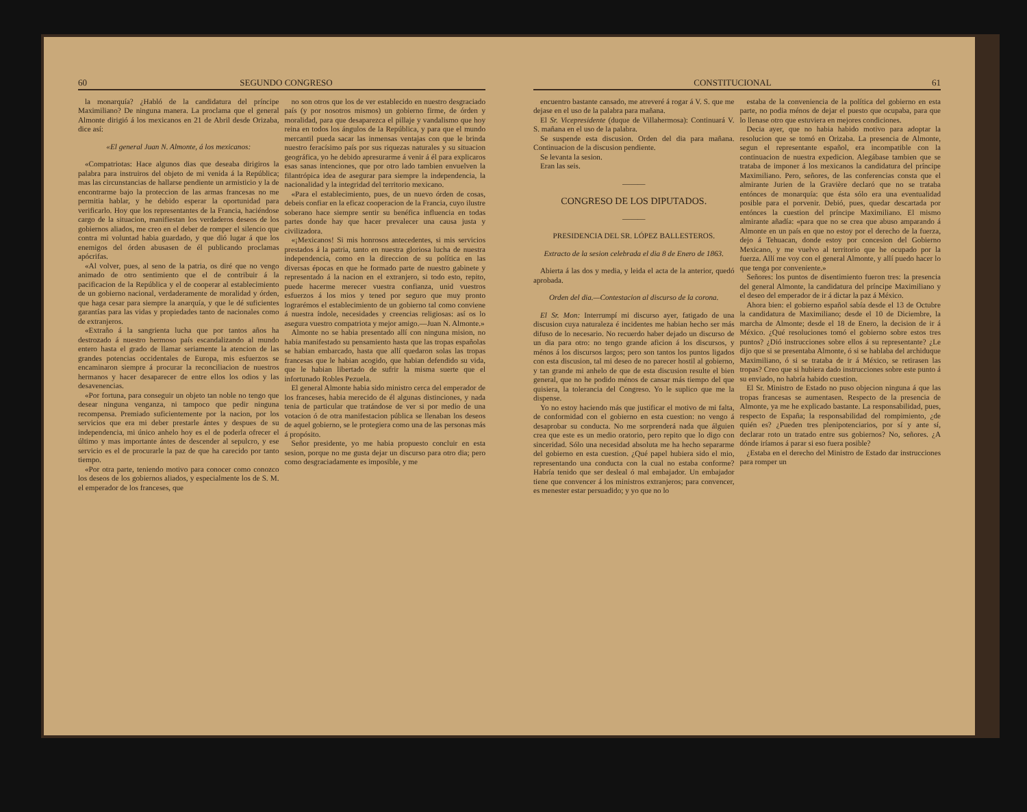60 SEGUNDO CONGRESO
la monarquía? ¿Habló de la candidatura del príncipe Maximiliano? De ninguna manera. La proclama que el general Almonte dirigió á los mexicanos en 21 de Abril desde Orizaba, dice así:
«El general Juan N. Almonte, á los mexicanos:
«Compatriotas: Hace algunos dias que deseaba dirigiros la palabra para instruiros del objeto de mi venida á la República; mas las circunstancias de hallarse pendiente un armisticio y la de encontrarme bajo la proteccion de las armas francesas no me permitia hablar, y he debido esperar la oportunidad para verificarlo. Hoy que los representantes de la Francia, haciéndose cargo de la situacion, manifiestan los verdaderos deseos de los gobiernos aliados, me creo en el deber de romper el silencio que contra mi voluntad habia guardado, y que dió lugar á que los enemigos del órden abusasen de él publicando proclamas apócrifas.
«Al volver, pues, al seno de la patria, os diré que no vengo animado de otro sentimiento que el de contribuir á la pacificacion de la República y el de cooperar al establecimiento de un gobierno nacional, verdaderamente de moralidad y órden, que haga cesar para siempre la anarquía, y que le dé suficientes garantías para las vidas y propiedades tanto de nacionales como de extranjeros.
«Extraño á la sangrienta lucha que por tantos años ha destrozado á nuestro hermoso país escandalizando al mundo entero hasta el grado de llamar seriamente la atencion de las grandes potencias occidentales de Europa, mis esfuerzos se encaminaron siempre á procurar la reconciliacion de nuestros hermanos y hacer desaparecer de entre ellos los odios y las desavenencias.
«Por fortuna, para conseguir un objeto tan noble no tengo que desear ninguna venganza, ni tampoco que pedir ninguna recompensa. Premiado suficientemente por la nacion, por los servicios que era mi deber prestarle ántes y despues de su independencia, mi único anhelo hoy es el de poderla ofrecer el último y mas importante ántes de descender al sepulcro, y ese servicio es el de procurarle la paz de que ha carecido por tanto tiempo.
«Por otra parte, teniendo motivo para conocer como conozco los deseos de los gobiernos aliados, y especialmente los de S. M. el emperador de los franceses, que
no son otros que los de ver establecido en nuestro desgraciado país (y por nosotros mismos) un gobierno firme, de órden y moralidad, para que desaparezca el pillaje y vandalismo que hoy reina en todos los ángulos de la República, y para que el mundo mercantil pueda sacar las inmensas ventajas con que le brinda nuestro feracísimo país por sus riquezas naturales y su situacion geográfica, yo he debido apresurarme á venir á él para explicaros esas sanas intenciones, que por otro lado tambien envuelven la filantrópica idea de asegurar para siempre la independencia, la nacionalidad y la integridad del territorio mexicano.
«Para el establecimiento, pues, de un nuevo órden de cosas, debeis confiar en la eficaz cooperacion de la Francia, cuyo ilustre soberano hace siempre sentir su benéfica influencia en todas partes donde hay que hacer prevalecer una causa justa y civilizadora.
«¡Mexicanos! Si mis honrosos antecedentes, si mis servicios prestados á la patria, tanto en nuestra gloriosa lucha de nuestra independencia, como en la direccion de su política en las diversas épocas en que he formado parte de nuestro gabinete y representado á la nacion en el extranjero, si todo esto, repito, puede hacerme merecer vuestra confianza, unid vuestros esfuerzos á los mios y tened por seguro que muy pronto lograrémos el establecimiento de un gobierno tal como conviene á nuestra índole, necesidades y creencias religiosas: así os lo asegura vuestro compatriota y mejor amigo.—Juan N. Almonte.»
Almonte no se habia presentado allí con ninguna mision, no habia manifestado su pensamiento hasta que las tropas españolas se habian embarcado, hasta que allí quedaron solas las tropas francesas que le habian acogido, que habian defendido su vida, que le habian libertado de sufrir la misma suerte que el infortunado Robles Pezuela.
El general Almonte habia sido ministro cerca del emperador de los franceses, habia merecido de él algunas distinciones, y nada tenia de particular que tratándose de ver si por medio de una votacion ó de otra manifestacion pública se llenaban los deseos de aquel gobierno, se le protegiera como una de las personas más á propósito.
Señor presidente, yo me habia propuesto concluir en esta sesion, porque no me gusta dejar un discurso para otro dia; pero como desgraciadamente es imposible, y me
CONSTITUCIONAL 61
encuentro bastante cansado, me atreveré á rogar á V. S. que me dejase en el uso de la palabra para mañana.
El Sr. Vicepresidente (duque de Villahermosa): Continuará V. S. mañana en el uso de la palabra.
Se suspende esta discusion. Orden del dia para mañana. Continuacion de la discusion pendiente.
Se levanta la sesion.
Eran las seis.
———
CONGRESO DE LOS DIPUTADOS.
———
PRESIDENCIA DEL SR. LÓPEZ BALLESTEROS.
Extracto de la sesion celebrada el dia 8 de Enero de 1863.
Abierta á las dos y media, y leida el acta de la anterior, quedó aprobada.
Orden del dia.—Contestacion al discurso de la corona.
El Sr. Mon: Interrumpí mi discurso ayer, fatigado de una discusion cuya naturaleza é incidentes me habian hecho ser más difuso de lo necesario. No recuerdo haber dejado un discurso de un dia para otro: no tengo grande aficion á los discursos, y ménos á los discursos largos; pero son tantos los puntos ligados con esta discusion, tal mi deseo de no parecer hostil al gobierno, y tan grande mi anhelo de que de esta discusion resulte el bien general, que no he podido ménos de cansar más tiempo del que quisiera, la tolerancia del Congreso. Yo le suplico que me la dispense.
Yo no estoy haciendo más que justificar el motivo de mi falta, de conformidad con el gobierno en esta cuestion: no vengo á desaprobar su conducta. No me sorprenderá nada que álguien crea que este es un medio oratorio, pero repito que lo digo con sinceridad. Sólo una necesidad absoluta me ha hecho separarme del gobierno en esta cuestion. ¿Qué papel hubiera sido el mio, representando una conducta con la cual no estaba conforme? Habría tenido que ser desleal ó mal embajador. Un embajador tiene que convencer á los ministros extranjeros; para convencer, es menester estar persuadido; y yo que no lo
estaba de la conveniencia de la política del gobierno en esta parte, no podia ménos de dejar el puesto que ocupaba, para que lo llenase otro que estuviera en mejores condiciones.
Decia ayer, que no habia habido motivo para adoptar la resolucion que se tomó en Orizaba. La presencia de Almonte, segun el representante español, era incompatible con la continuacion de nuestra expedicion. Alegábase tambien que se trataba de imponer á los mexicanos la candidatura del príncipe Maximiliano. Pero, señores, de las conferencias consta que el almirante Jurien de la Gravière declaró que no se trataba entónces de monarquía: que ésta sólo era una eventualidad posible para el porvenir. Debió, pues, quedar descartada por entónces la cuestion del príncipe Maximiliano. El mismo almirante añadía: «para que no se crea que abuso amparando á Almonte en un país en que no estoy por el derecho de la fuerza, dejo á Tehuacan, donde estoy por concesion del Gobierno Mexicano, y me vuelvo al territorio que he ocupado por la fuerza. Allí me voy con el general Almonte, y allí puedo hacer lo que tenga por conveniente.»
Señores: los puntos de disentimiento fueron tres: la presencia del general Almonte, la candidatura del príncipe Maximiliano y el deseo del emperador de ir á dictar la paz á México.
Ahora bien: el gobierno español sabía desde el 13 de Octubre la candidatura de Maximiliano; desde el 10 de Diciembre, la marcha de Almonte; desde el 18 de Enero, la decision de ir á México. ¿Qué resoluciones tomó el gobierno sobre estos tres puntos? ¿Dió instrucciones sobre ellos á su representante? ¿Le dijo que si se presentaba Almonte, ó si se hablaba del archiduque Maximiliano, ó si se trataba de ir á México, se retirasen las tropas? Creo que si hubiera dado instrucciones sobre este punto á su enviado, no habría habido cuestion.
El Sr. Ministro de Estado no puso objecion ninguna á que las tropas francesas se aumentasen. Respecto de la presencia de Almonte, ya me he explicado bastante. La responsabilidad, pues, respecto de España; la responsabilidad del rompimiento, ¿de quién es? ¿Pueden tres plenipotenciarios, por sí y ante sí, declarar roto un tratado entre sus gobiernos? No, señores. ¿A dónde iríamos á parar si eso fuera posible?
¿Estaba en el derecho del Ministro de Estado dar instrucciones para romper un